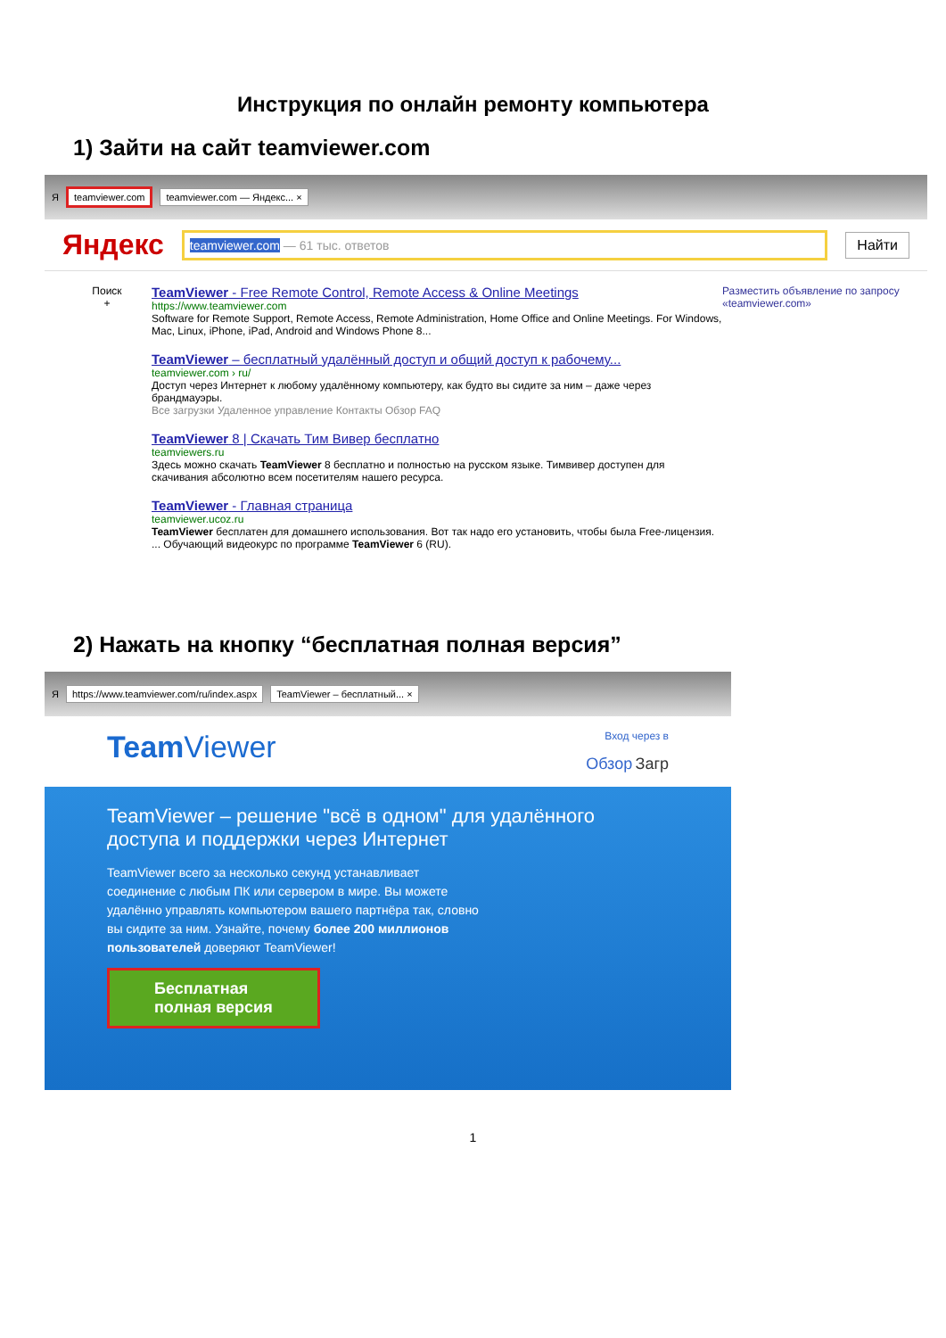Инструкция по онлайн ремонту компьютера
1) Зайти на сайт teamviewer.com
Яteamviewer.com teamviewer.com — Яндекс... ×
Яндекс
teamviewer.com — 61 тыс. ответов
Найти
Поиск
+
TeamViewer - Free Remote Control, Remote Access & Online Meetings
https://www.teamviewer.com
Software for Remote Support, Remote Access, Remote Administration, Home Office and Online Meetings. For Windows, Mac, Linux, iPhone, iPad, Android and Windows Phone 8...
TeamViewer – бесплатный удалённый доступ и общий доступ к рабочему...
teamviewer.com › ru/
Доступ через Интернет к любому удалённому компьютеру, как будто вы сидите за ним – даже через брандмауэры.
Все загрузки Удаленное управление Контакты Обзор FAQ
TeamViewer 8 | Скачать Тим Вивер бесплатно
teamviewers.ru
Здесь можно скачать TeamViewer 8 бесплатно и полностью на русском языке. Тимвивер доступен для скачивания абсолютно всем посетителям нашего ресурса.
TeamViewer - Главная страница
teamviewer.ucoz.ru
TeamViewer бесплатен для домашнего использования. Вот так надо его установить, чтобы была Free-лицензия. ... Обучающий видеокурс по программе TeamViewer 6 (RU).
Разместить объявление по запросу «teamviewer.com»
2) Нажать на кнопку “бесплатная полная версия”
Яhttps://www.teamviewer.com/ru/index.aspx TeamViewer – бесплатный... ×
Team Viewer Вход через в
Обзор Загр
TeamViewer – решение "всё в одном" для удалённого доступа и поддержки через Интернет
TeamViewer всего за несколько секунд устанавливает соединение с любым ПК или сервером в мире. Вы можете удалённо управлять компьютером вашего партнёра так, словно вы сидите за ним. Узнайте, почему более 200 миллионов пользователей доверяют TeamViewer!
Бесплатная
полная версия
1